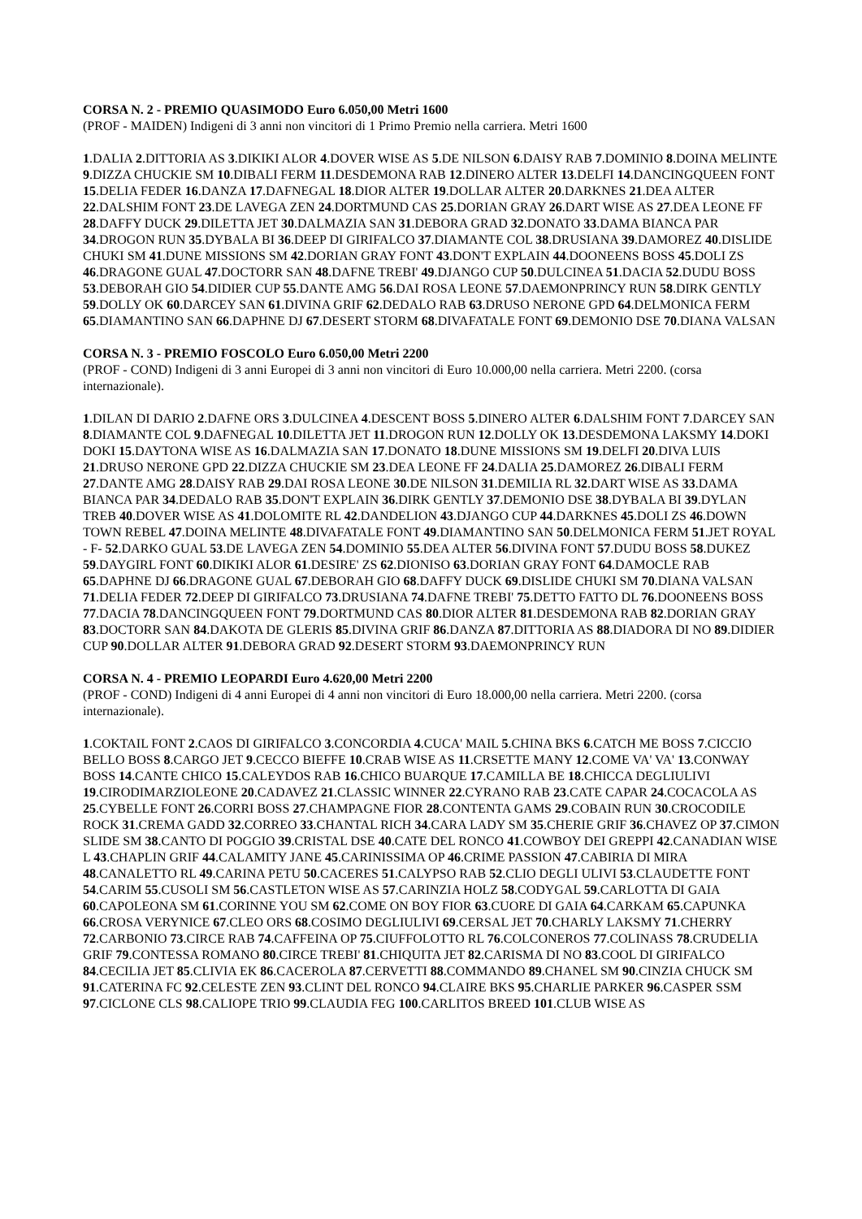CORSA N. 2 - PREMIO QUASIMODO Euro 6.050,00 Metri 1600
(PROF - MAIDEN) Indigeni di 3 anni non vincitori di 1 Primo Premio nella carriera. Metri 1600
1.DALIA 2.DITTORIA AS 3.DIKIKI ALOR 4.DOVER WISE AS 5.DE NILSON 6.DAISY RAB 7.DOMINIO 8.DOINA MELINTE 9.DIZZA CHUCKIE SM 10.DIBALI FERM 11.DESDEMONA RAB 12.DINERO ALTER 13.DELFI 14.DANCINGQUEEN FONT 15.DELIA FEDER 16.DANZA 17.DAFNEGAL 18.DIOR ALTER 19.DOLLAR ALTER 20.DARKNES 21.DEA ALTER 22.DALSHIM FONT 23.DE LAVEGA ZEN 24.DORTMUND CAS 25.DORIAN GRAY 26.DART WISE AS 27.DEA LEONE FF 28.DAFFY DUCK 29.DILETTA JET 30.DALMAZIA SAN 31.DEBORA GRAD 32.DONATO 33.DAMA BIANCA PAR 34.DROGON RUN 35.DYBALA BI 36.DEEP DI GIRIFALCO 37.DIAMANTE COL 38.DRUSIANA 39.DAMOREZ 40.DISLIDE CHUKI SM 41.DUNE MISSIONS SM 42.DORIAN GRAY FONT 43.DON'T EXPLAIN 44.DOONEENS BOSS 45.DOLI ZS 46.DRAGONE GUAL 47.DOCTORR SAN 48.DAFNE TREBI' 49.DJANGO CUP 50.DULCINEA 51.DACIA 52.DUDU BOSS 53.DEBORAH GIO 54.DIDIER CUP 55.DANTE AMG 56.DAI ROSA LEONE 57.DAEMONPRINCY RUN 58.DIRK GENTLY 59.DOLLY OK 60.DARCEY SAN 61.DIVINA GRIF 62.DEDALO RAB 63.DRUSO NERONE GPD 64.DELMONICA FERM 65.DIAMANTINO SAN 66.DAPHNE DJ 67.DESERT STORM 68.DIVAFATALE FONT 69.DEMONIO DSE 70.DIANA VALSAN
CORSA N. 3 - PREMIO FOSCOLO Euro 6.050,00 Metri 2200
(PROF - COND) Indigeni di 3 anni Europei di 3 anni non vincitori di Euro 10.000,00 nella carriera. Metri 2200. (corsa internazionale).
1.DILAN DI DARIO 2.DAFNE ORS 3.DULCINEA 4.DESCENT BOSS 5.DINERO ALTER 6.DALSHIM FONT 7.DARCEY SAN 8.DIAMANTE COL 9.DAFNEGAL 10.DILETTA JET 11.DROGON RUN 12.DOLLY OK 13.DESDEMONA LAKSMY 14.DOKI DOKI 15.DAYTONA WISE AS 16.DALMAZIA SAN 17.DONATO 18.DUNE MISSIONS SM 19.DELFI 20.DIVA LUIS 21.DRUSO NERONE GPD 22.DIZZA CHUCKIE SM 23.DEA LEONE FF 24.DALIA 25.DAMOREZ 26.DIBALI FERM 27.DANTE AMG 28.DAISY RAB 29.DAI ROSA LEONE 30.DE NILSON 31.DEMILIA RL 32.DART WISE AS 33.DAMA BIANCA PAR 34.DEDALO RAB 35.DON'T EXPLAIN 36.DIRK GENTLY 37.DEMONIO DSE 38.DYBALA BI 39.DYLAN TREB 40.DOVER WISE AS 41.DOLOMITE RL 42.DANDELION 43.DJANGO CUP 44.DARKNES 45.DOLI ZS 46.DOWN TOWN REBEL 47.DOINA MELINTE 48.DIVAFATALE FONT 49.DIAMANTINO SAN 50.DELMONICA FERM 51.JET ROYAL - F- 52.DARKO GUAL 53.DE LAVEGA ZEN 54.DOMINIO 55.DEA ALTER 56.DIVINA FONT 57.DUDU BOSS 58.DUKEZ 59.DAYGIRL FONT 60.DIKIKI ALOR 61.DESIRE' ZS 62.DIONISO 63.DORIAN GRAY FONT 64.DAMOCLE RAB 65.DAPHNE DJ 66.DRAGONE GUAL 67.DEBORAH GIO 68.DAFFY DUCK 69.DISLIDE CHUKI SM 70.DIANA VALSAN 71.DELIA FEDER 72.DEEP DI GIRIFALCO 73.DRUSIANA 74.DAFNE TREBI' 75.DETTO FATTO DL 76.DOONEENS BOSS 77.DACIA 78.DANCINGQUEEN FONT 79.DORTMUND CAS 80.DIOR ALTER 81.DESDEMONA RAB 82.DORIAN GRAY 83.DOCTORR SAN 84.DAKOTA DE GLERIS 85.DIVINA GRIF 86.DANZA 87.DITTORIA AS 88.DIADORA DI NO 89.DIDIER CUP 90.DOLLAR ALTER 91.DEBORA GRAD 92.DESERT STORM 93.DAEMONPRINCY RUN
CORSA N. 4 - PREMIO LEOPARDI Euro 4.620,00 Metri 2200
(PROF - COND) Indigeni di 4 anni Europei di 4 anni non vincitori di Euro 18.000,00 nella carriera. Metri 2200. (corsa internazionale).
1.COKTAIL FONT 2.CAOS DI GIRIFALCO 3.CONCORDIA 4.CUCA' MAIL 5.CHINA BKS 6.CATCH ME BOSS 7.CICCIO BELLO BOSS 8.CARGO JET 9.CECCO BIEFFE 10.CRAB WISE AS 11.CRSETTE MANY 12.COME VA' VA' 13.CONWAY BOSS 14.CANTE CHICO 15.CALEYDOS RAB 16.CHICO BUARQUE 17.CAMILLA BE 18.CHICCA DEGLIULIVI 19.CIRODIMARZIOLEONE 20.CADAVEZ 21.CLASSIC WINNER 22.CYRANO RAB 23.CATE CAPAR 24.COCACOLA AS 25.CYBELLE FONT 26.CORRI BOSS 27.CHAMPAGNE FIOR 28.CONTENTA GAMS 29.COBAIN RUN 30.CROCODILE ROCK 31.CREMA GADD 32.CORREO 33.CHANTAL RICH 34.CARA LADY SM 35.CHERIE GRIF 36.CHAVEZ OP 37.CIMON SLIDE SM 38.CANTO DI POGGIO 39.CRISTAL DSE 40.CATE DEL RONCO 41.COWBOY DEI GREPPI 42.CANADIAN WISE L 43.CHAPLIN GRIF 44.CALAMITY JANE 45.CARINISSIMA OP 46.CRIME PASSION 47.CABIRIA DI MIRA 48.CANALETTO RL 49.CARINA PETU 50.CACERES 51.CALYPSO RAB 52.CLIO DEGLI ULIVI 53.CLAUDETTE FONT 54.CARIM 55.CUSOLI SM 56.CASTLETON WISE AS 57.CARINZIA HOLZ 58.CODYGAL 59.CARLOTTA DI GAIA 60.CAPOLEONA SM 61.CORINNE YOU SM 62.COME ON BOY FIOR 63.CUORE DI GAIA 64.CARKAM 65.CAPUNKA 66.CROSA VERYNICE 67.CLEO ORS 68.COSIMO DEGLIULIVI 69.CERSAL JET 70.CHARLY LAKSMY 71.CHERRY 72.CARBONIO 73.CIRCE RAB 74.CAFFEINA OP 75.CIUFFOLOTTO RL 76.COLCONEROS 77.COLINASS 78.CRUDELIA GRIF 79.CONTESSA ROMANO 80.CIRCE TREBI' 81.CHIQUITA JET 82.CARISMA DI NO 83.COOL DI GIRIFALCO 84.CECILIA JET 85.CLIVIA EK 86.CACEROLA 87.CERVETTI 88.COMMANDO 89.CHANEL SM 90.CINZIA CHUCK SM 91.CATERINA FC 92.CELESTE ZEN 93.CLINT DEL RONCO 94.CLAIRE BKS 95.CHARLIE PARKER 96.CASPER SSM 97.CICLONE CLS 98.CALIOPE TRIO 99.CLAUDIA FEG 100.CARLITOS BREED 101.CLUB WISE AS